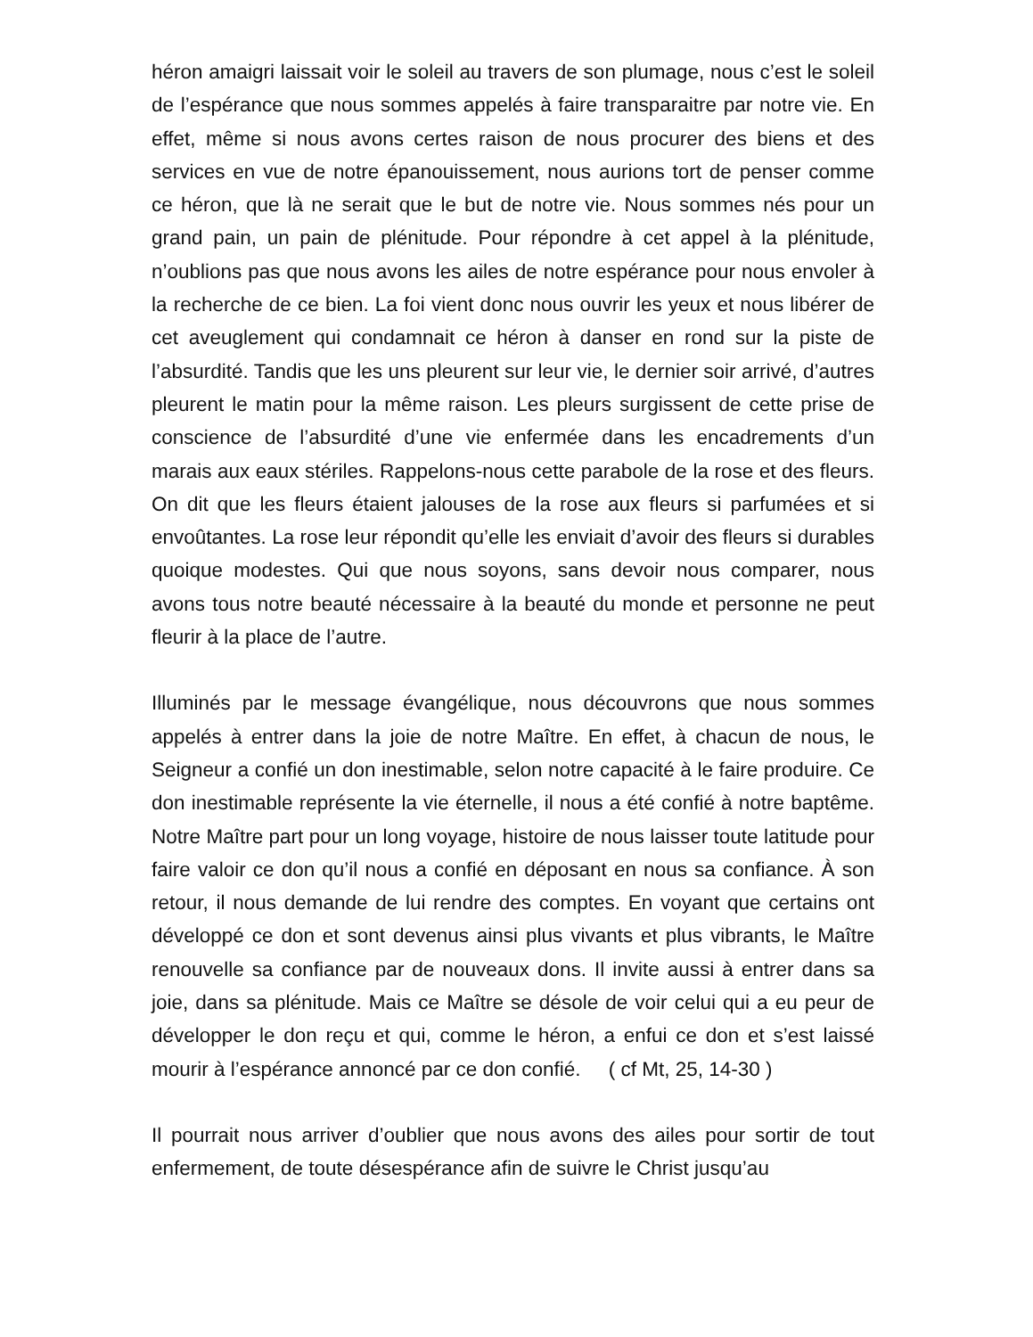héron amaigri laissait voir le soleil au travers de son plumage, nous c’est le soleil de l’espérance que nous sommes appelés à faire transparaitre par notre vie. En effet, même si nous avons certes raison de nous procurer des biens et des services en vue de notre épanouissement, nous aurions tort de penser comme ce héron, que là ne serait que le but de notre vie. Nous sommes nés pour un grand pain, un pain de plénitude. Pour répondre à cet appel à la plénitude, n’oublions pas que nous avons les ailes de notre espérance pour nous envoler à la recherche de ce bien. La foi vient donc nous ouvrir les yeux et nous libérer de cet aveuglement qui condamnait ce héron à danser en rond sur la piste de l’absurdité. Tandis que les uns pleurent sur leur vie, le dernier soir arrivé, d’autres pleurent le matin pour la même raison. Les pleurs surgissent de cette prise de conscience de l’absurdité d’une vie enfermée dans les encadrements d’un marais aux eaux stériles. Rappelons-nous cette parabole de la rose et des fleurs. On dit que les fleurs étaient jalouses de la rose aux fleurs si parfumées et si envoûtantes. La rose leur répondit qu’elle les enviait d’avoir des fleurs si durables quoique modestes. Qui que nous soyons, sans devoir nous comparer, nous avons tous notre beauté nécessaire à la beauté du monde et personne ne peut fleurir à la place de l’autre.
Illuminés par le message évangélique, nous découvrons que nous sommes appelés à entrer dans la joie de notre Maître. En effet, à chacun de nous, le Seigneur a confié un don inestimable, selon notre capacité à le faire produire. Ce don inestimable représente la vie éternelle, il nous a été confié à notre baptême. Notre Maître part pour un long voyage, histoire de nous laisser toute latitude pour faire valoir ce don qu’il nous a confié en déposant en nous sa confiance. À son retour, il nous demande de lui rendre des comptes. En voyant que certains ont développé ce don et sont devenus ainsi plus vivants et plus vibrants, le Maître renouvelle sa confiance par de nouveaux dons. Il invite aussi à entrer dans sa joie, dans sa plénitude. Mais ce Maître se désole de voir celui qui a eu peur de développer le don reçu et qui, comme le héron, a enfui ce don et s’est laissé mourir à l’espérance annoncé par ce don confié. ( cf Mt, 25, 14-30 )
Il pourrait nous arriver d’oublier que nous avons des ailes pour sortir de tout enfermement, de toute désespérance afin de suivre le Christ jusqu’au